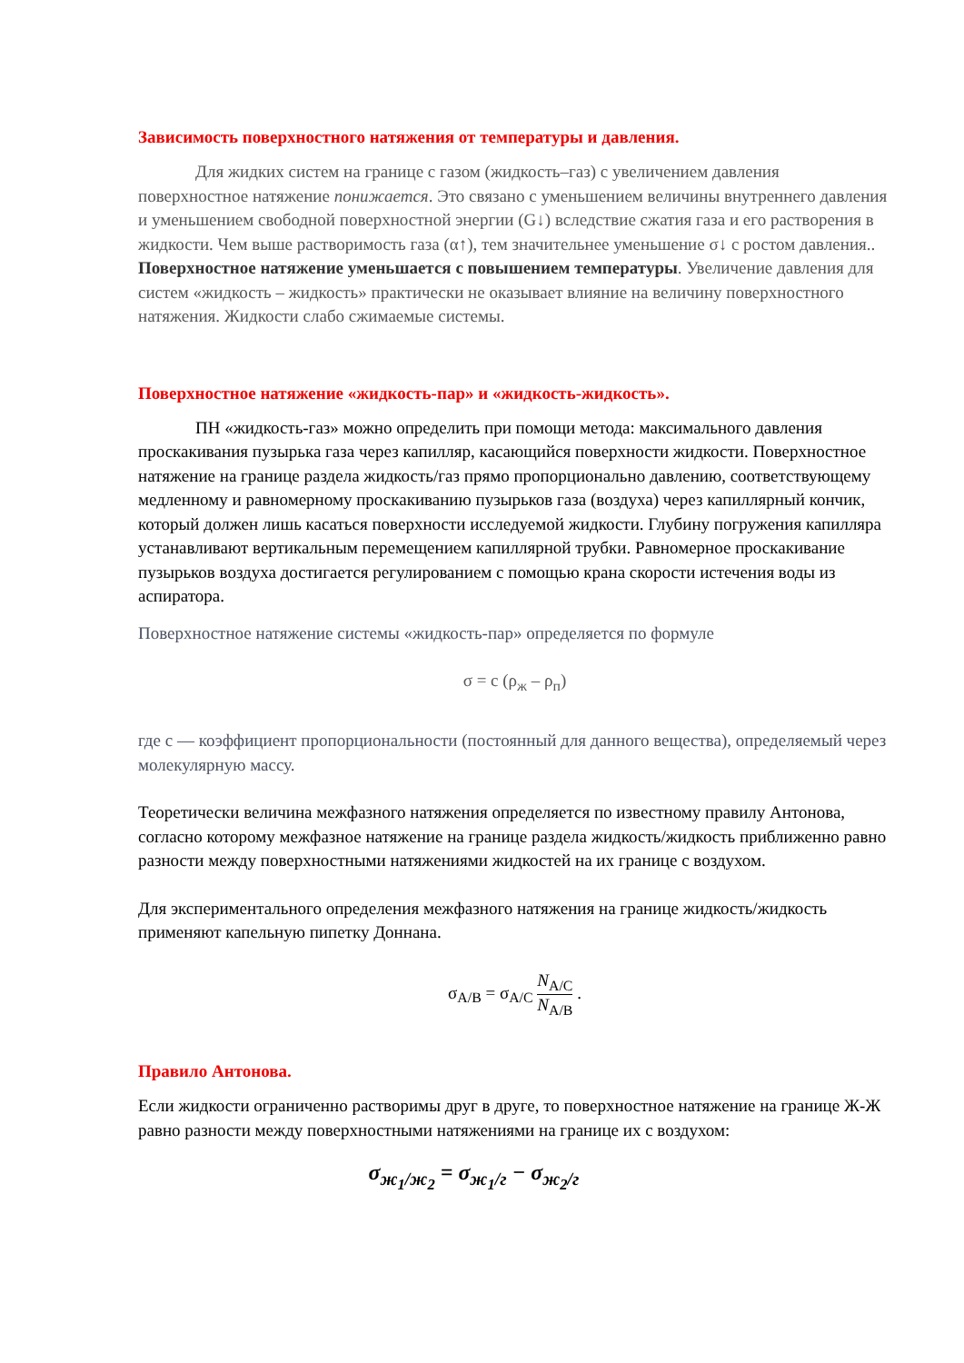Зависимость поверхностного натяжения от температуры и давления.
Для жидких систем на границе с газом (жидкость–газ) с увеличением давления поверхностное натяжение понижается. Это связано с уменьшением величины внутреннего давления и уменьшением свободной поверхностной энергии (G↓) вследствие сжатия газа и его растворения в жидкости. Чем выше растворимость газа (α↑), тем значительнее уменьшение σ↓ с ростом давления.. Поверхностное натяжение уменьшается с повышением температуры. Увеличение давления для систем «жидкость – жидкость» практически не оказывает влияние на величину поверхностного натяжения. Жидкости слабо сжимаемые системы.
Поверхностное натяжение «жидкость-пар» и «жидкость-жидкость».
ПН «жидкость-газ» можно определить при помощи метода: максимального давления проскакивания пузырька газа через капилляр, касающийся поверхности жидкости. Поверхностное натяжение на границе раздела жидкость/газ прямо пропорционально давлению, соответствующему медленному и равномерному проскакиванию пузырьков газа (воздуха) через капиллярный кончик, который должен лишь касаться поверхности исследуемой жидкости. Глубину погружения капилляра устанавливают вертикальным перемещением капиллярной трубки. Равномерное проскакивание пузырьков воздуха достигается регулированием с помощью крана скорости истечения воды из аспиратора.
Поверхностное натяжение системы «жидкость-пар» определяется по формуле
σ = c (ρ<sub>ж</sub> – ρ<sub>п</sub>)
где с — коэффициент пропорциональности (постоянный для данного вещества), определяемый через молекулярную массу.
Теоретически величина межфазного натяжения определяется по известному правилу Антонова, согласно которому межфазное натяжение на границе раздела жидкость/жидкость приближенно равно разности между поверхностными натяжениями жидкостей на их границе с воздухом.
Для экспериментального определения межфазного натяжения на границе жидкость/жидкость применяют капельную пипетку Доннана.
σ<sub>A/B</sub> = σ<sub>A/C</sub> N<sub>A/C</sub> N<sub>A/B</sub> .
Правило Антонова.
Если жидкости ограниченно растворимы друг в друге, то поверхностное натяжение на границе Ж-Ж равно разности между поверхностными натяжениями на границе их с воздухом:
σ<sub>ж<sub>1</sub>/ж<sub>2</sub></sub> = σ<sub>ж<sub>1</sub>/г</sub> − σ<sub>ж<sub>2</sub>/г</sub>